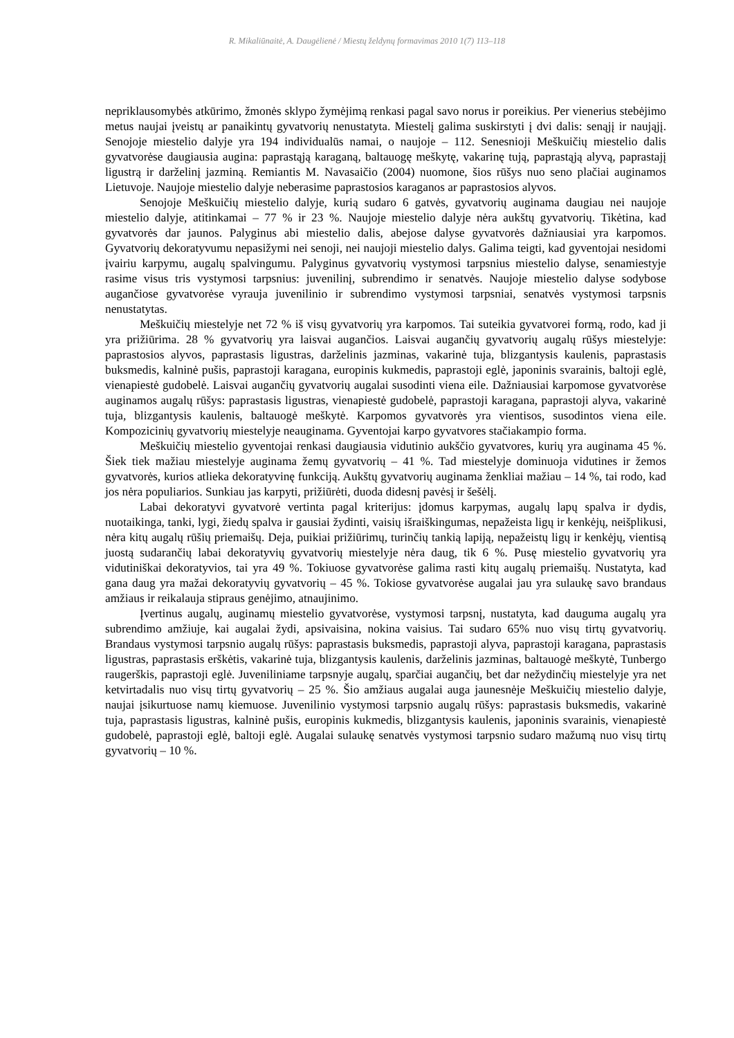R. Mikaliūnaitė, A. Daugėlienė / Miestų želdynų formavimas 2010 1(7) 113–118
nepriklausomybės atkūrimo, žmonės sklypo žymėjimą renkasi pagal savo norus ir poreikius. Per vienerius stebėjimo metus naujai įveistų ar panaikintų gyvatvorių nenustatyta. Miestelį galima suskirstyti į dvi dalis: senąjį ir naująjį. Senojoje miestelio dalyje yra 194 individualūs namai, o naujoje – 112. Senesnioji Meškuičių miestelio dalis gyvatvorėse daugiausia augina: paprastąją karaganą, baltauogę meškytę, vakarinę tują, paprastąją alyvą, paprastajį ligustrą ir darželinį jazminą. Remiantis M. Navasaičio (2004) nuomone, šios rūšys nuo seno plačiai auginamos Lietuvoje. Naujoje miestelio dalyje neberasime paprastosios karaganos ar paprastosios alyvos.
Senojoje Meškuičių miestelio dalyje, kurią sudaro 6 gatvės, gyvatvorių auginama daugiau nei naujoje miestelio dalyje, atitinkamai – 77 % ir 23 %. Naujoje miestelio dalyje nėra aukštų gyvatvorių. Tikėtina, kad gyvatvorės dar jaunos. Palyginus abi miestelio dalis, abejose dalyse gyvatvorės dažniausiai yra karpomos. Gyvatvorių dekoratyvumu nepasižymi nei senoji, nei naujoji miestelio dalys. Galima teigti, kad gyventojai nesidomi įvairiu karpymu, augalų spalvingumu. Palyginus gyvatvorių vystymosi tarpsnius miestelio dalyse, senamiestyje rasime visus tris vystymosi tarpsnius: juvenilinį, subrendimo ir senatvės. Naujoje miestelio dalyse sodybose augančiose gyvatvorėse vyrauja juvenilinio ir subrendimo vystymosi tarpsniai, senatvės vystymosi tarpsnis nenustatytas.
Meškuičių miestelyje net 72 % iš visų gyvatvorių yra karpomos. Tai suteikia gyvatvorei formą, rodo, kad ji yra prižiūrima. 28 % gyvatvorių yra laisvai augančios. Laisvai augančių gyvatvorių augalų rūšys miestelyje: paprastosios alyvos, paprastasis ligustras, darželinis jazminas, vakarinė tuja, blizgantysis kaulenis, paprastasis buksmedis, kalninė pušis, paprastoji karagana, europinis kukmedis, paprastoji eglė, japoninis svarainis, baltoji eglė, vienapiestė gudobelė. Laisvai augančių gyvatvorių augalai susodinti viena eile. Dažniausiai karpomose gyvatvorėse auginamos augalų rūšys: paprastasis ligustras, vienapiestė gudobelė, paprastoji karagana, paprastoji alyva, vakarinė tuja, blizgantysis kaulenis, baltauogė meškytė. Karpomos gyvatvorės yra vientisos, susodintos viena eile. Kompozicinių gyvatvorių miestelyje neauginama. Gyventojai karpo gyvatvores stačiakampio forma.
Meškuičių miestelio gyventojai renkasi daugiausia vidutinio aukščio gyvatvores, kurių yra auginama 45 %. Šiek tiek mažiau miestelyje auginama žemų gyvatvorių – 41 %. Tad miestelyje dominuoja vidutines ir žemos gyvatvorės, kurios atlieka dekoratyvinę funkciją. Aukštų gyvatvorių auginama ženkliai mažiau – 14 %, tai rodo, kad jos nėra populiarios. Sunkiau jas karpyti, prižiūrėti, duoda didesnį pavėsį ir šešėlį.
Labai dekoratyvi gyvatvorė vertinta pagal kriterijus: įdomus karpymas, augalų lapų spalva ir dydis, nuotaikinga, tanki, lygi, žiedų spalva ir gausiai žydinti, vaisių išraiškingumas, nepažeista ligų ir kenkėjų, neišplikusi, nėra kitų augalų rūšių priemaišų. Deja, puikiai prižiūrimų, turinčių tankią lapiją, nepažeistų ligų ir kenkėjų, vientisą juostą sudarančių labai dekoratyvių gyvatvorių miestelyje nėra daug, tik 6 %. Pusę miestelio gyvatvorių yra vidutiniškai dekoratyvios, tai yra 49 %. Tokiuose gyvatvorėse galima rasti kitų augalų priemaišų. Nustatyta, kad gana daug yra mažai dekoratyvių gyvatvorių – 45 %. Tokiose gyvatvorėse augalai jau yra sulaukę savo brandaus amžiaus ir reikalauja stipraus genėjimo, atnaujinimo.
Įvertinus augalų, auginamų miestelio gyvatvorėse, vystymosi tarpsnį, nustatyta, kad dauguma augalų yra subrendimo amžiuje, kai augalai žydi, apsivaisina, nokina vaisius. Tai sudaro 65% nuo visų tirtų gyvatvorių. Brandaus vystymosi tarpsnio augalų rūšys: paprastasis buksmedis, paprastoji alyva, paprastoji karagana, paprastasis ligustras, paprastasis erškėtis, vakarinė tuja, blizgantysis kaulenis, darželinis jazminas, baltauogė meškytė, Tunbergo raugerškis, paprastoji eglė. Juveniliniame tarpsnyje augalų, sparčiai augančių, bet dar nežydinčių miestelyje yra net ketvirtadalis nuo visų tirtų gyvatvorių – 25 %. Šio amžiaus augalai auga jaunesnėje Meškuičių miestelio dalyje, naujai įsikurtuose namų kiemuose. Juvenilinio vystymosi tarpsnio augalų rūšys: paprastasis buksmedis, vakarinė tuja, paprastasis ligustras, kalninė pušis, europinis kukmedis, blizgantysis kaulenis, japoninis svarainis, vienapiestė gudobelė, paprastoji eglė, baltoji eglė. Augalai sulaukę senatvės vystymosi tarpsnio sudaro mažumą nuo visų tirtų gyvatvorių – 10 %.